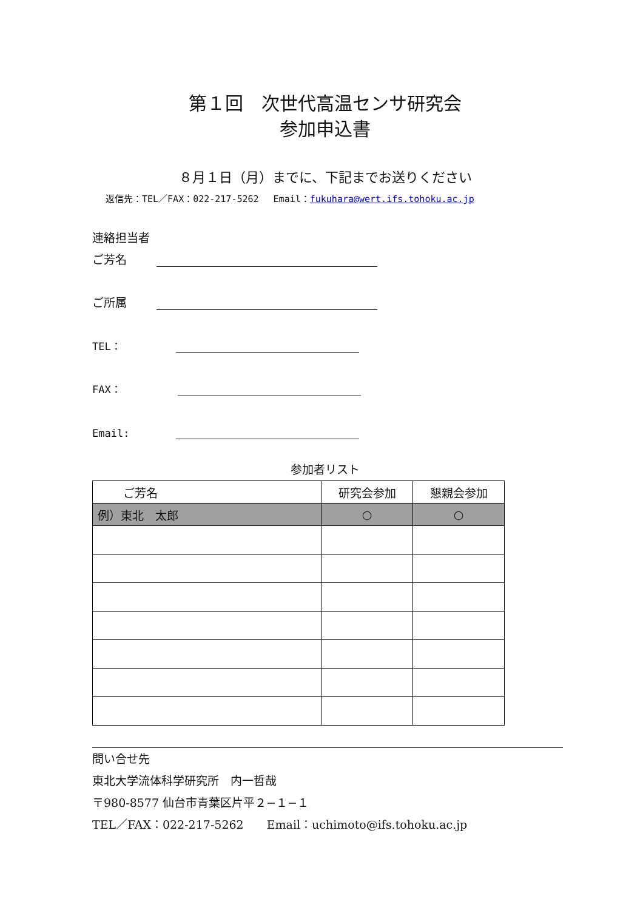第１回　次世代高温センサ研究会
参加申込書
８月１日（月）までに、下記までお送りください
返信先：TEL／FAX：022-217-5262　 Email：fukuhara@wert.ifs.tohoku.ac.jp
連絡担当者
ご芳名
ご所属
TEL：
FAX：
Email:
参加者リスト
| ご芳名 | 研究会参加 | 懇親会参加 |
| --- | --- | --- |
| 例）東北 太郎 | ○ | ○ |
問い合せ先
東北大学流体科学研究所　内一哲哉
〒980-8577 仙台市青葉区片平２−１−１
TEL／FAX：022-217-5262　　Email：uchimoto@ifs.tohoku.ac.jp